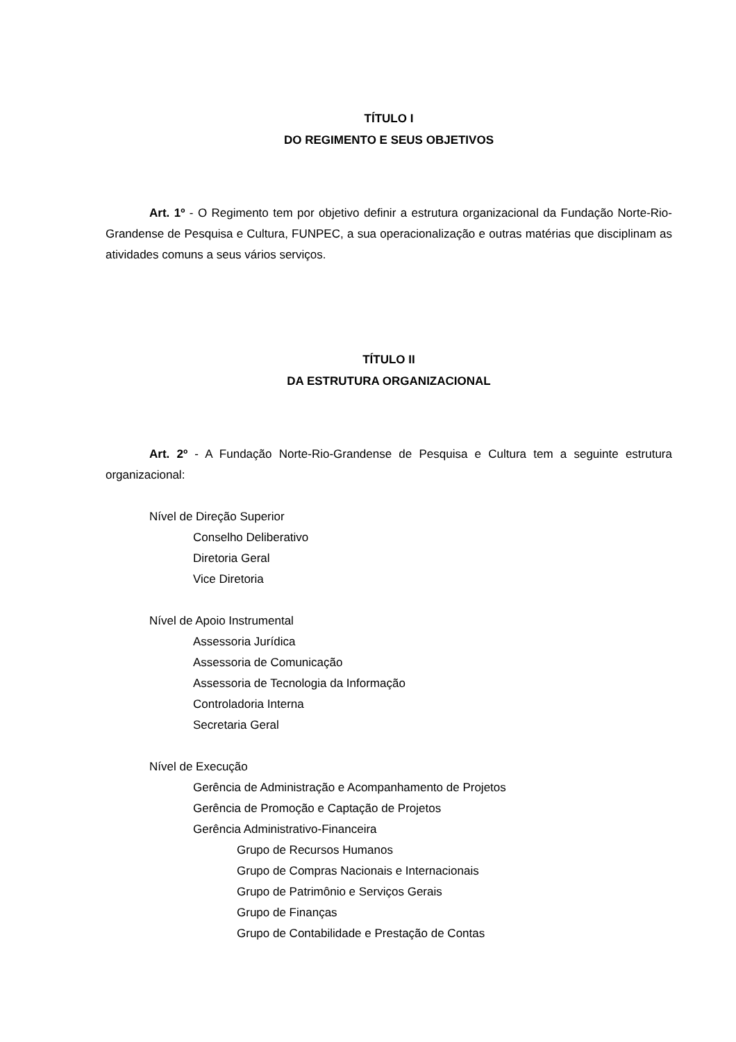TÍTULO I
DO REGIMENTO E SEUS OBJETIVOS
Art. 1º - O Regimento tem por objetivo definir a estrutura organizacional da Fundação Norte-Rio-Grandense de Pesquisa e Cultura, FUNPEC, a sua operacionalização e outras matérias que disciplinam as atividades comuns a seus vários serviços.
TÍTULO II
DA ESTRUTURA ORGANIZACIONAL
Art. 2º - A Fundação Norte-Rio-Grandense de Pesquisa e Cultura tem a seguinte estrutura organizacional:
Nível de Direção Superior
Conselho Deliberativo
Diretoria Geral
Vice Diretoria
Nível de Apoio Instrumental
Assessoria Jurídica
Assessoria de Comunicação
Assessoria de Tecnologia da Informação
Controladoria Interna
Secretaria Geral
Nível de Execução
Gerência de Administração e Acompanhamento de Projetos
Gerência de Promoção e Captação de Projetos
Gerência Administrativo-Financeira
Grupo de Recursos Humanos
Grupo de Compras Nacionais e Internacionais
Grupo de Patrimônio e Serviços Gerais
Grupo de Finanças
Grupo de Contabilidade e Prestação de Contas